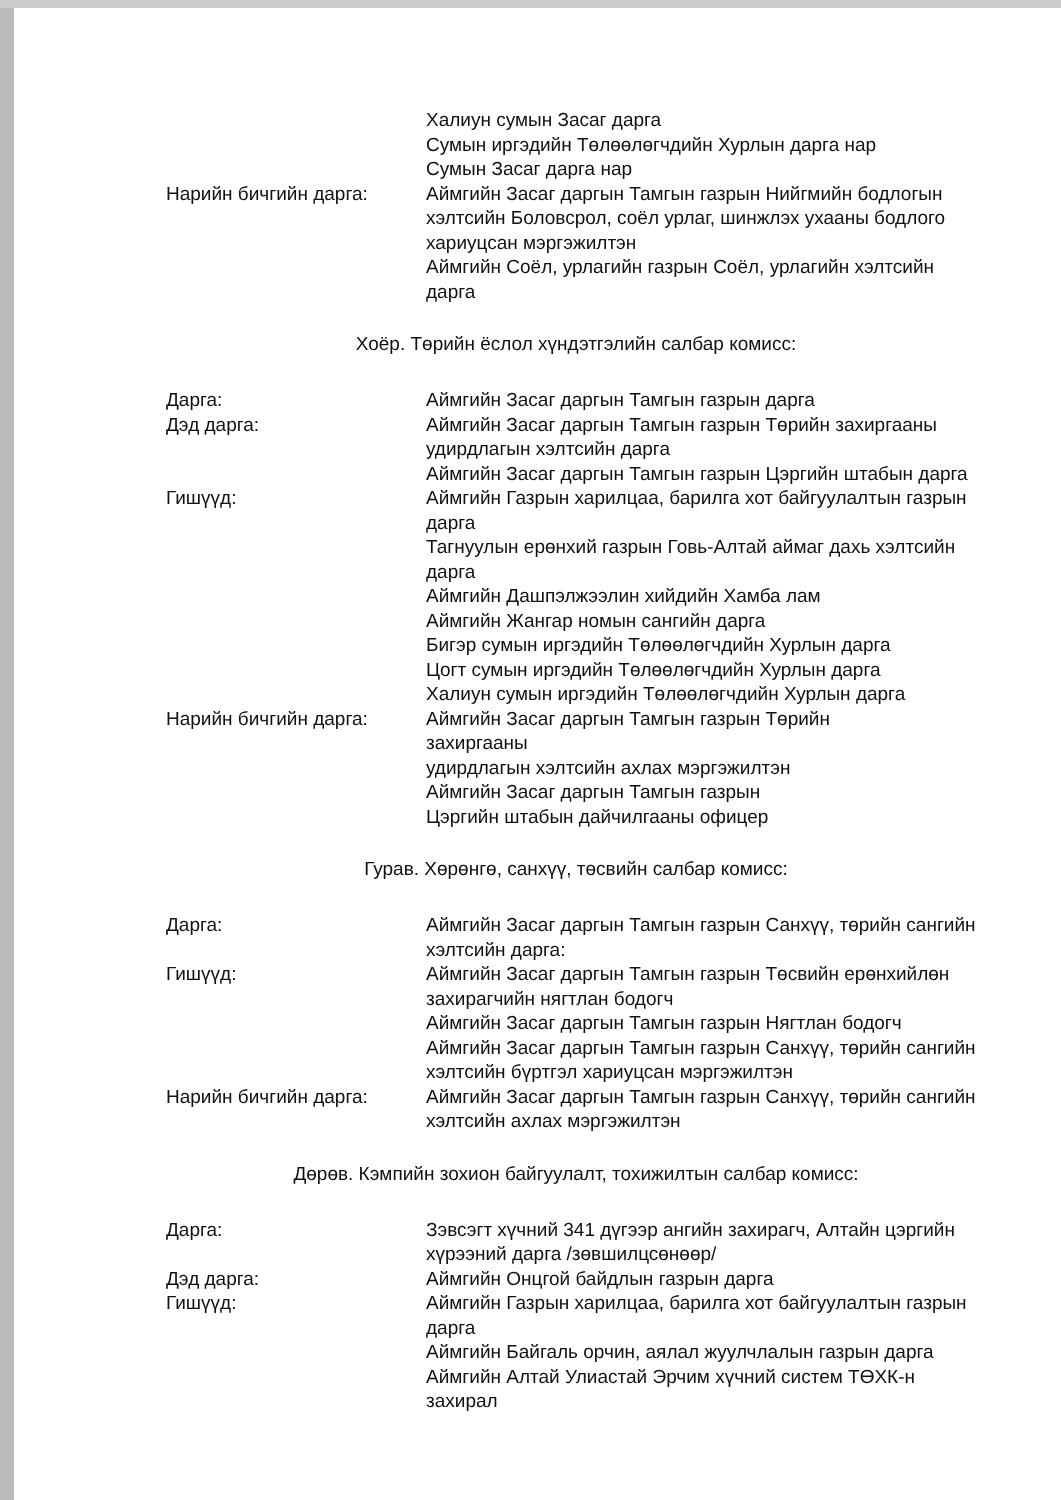Халиун сумын Засаг дарга
Сумын иргэдийн Төлөөлөгчдийн Хурлын дарга нар
Сумын Засаг дарга нар
Нарийн бичгийн дарга: Аймгийн Засаг даргын Тамгын газрын Нийгмийн бодлогын хэлтсийн Боловсрол, соёл урлаг, шинжлэх ухааны бодлого хариуцсан мэргэжилтэн
Аймгийн Соёл, урлагийн газрын Соёл, урлагийн хэлтсийн дарга
Хоёр. Төрийн ёслол хүндэтгэлийн салбар комисс:
Дарга: Аймгийн Засаг даргын Тамгын газрын дарга
Дэд дарга: Аймгийн Засаг даргын Тамгын газрын Төрийн захиргааны удирдлагын хэлтсийн дарга
Аймгийн Засаг даргын Тамгын газрын Цэргийн штабын дарга
Гишүүд: Аймгийн Газрын харилцаа, барилга хот байгуулалтын газрын дарга
Тагнуулын ерөнхий газрын Говь-Алтай аймаг дахь хэлтсийн дарга
Аймгийн Дашпэлжээлин хийдийн Хамба лам
Аймгийн Жангар номын сангийн дарга
Бигэр сумын иргэдийн Төлөөлөгчдийн Хурлын дарга
Цогт сумын иргэдийн Төлөөлөгчдийн Хурлын дарга
Халиун сумын иргэдийн Төлөөлөгчдийн Хурлын дарга
Нарийн бичгийн дарга: Аймгийн Засаг даргын Тамгын газрын Төрийн
захиргааны
удирдлагын хэлтсийн ахлах мэргэжилтэн
Аймгийн Засаг даргын Тамгын газрын
Цэргийн штабын дайчилгааны офицер
Гурав. Хөрөнгө, санхүү, төсвийн салбар комисс:
Дарга: Аймгийн Засаг даргын Тамгын газрын Санхүү, төрийн сангийн хэлтсийн дарга:
Гишүүд: Аймгийн Засаг даргын Тамгын газрын Төсвийн ерөнхийлөн захирагчийн нягтлан бодогч
Аймгийн Засаг даргын Тамгын газрын Нягтлан бодогч
Аймгийн Засаг даргын Тамгын газрын Санхүү, төрийн сангийн хэлтсийн бүртгэл хариуцсан мэргэжилтэн
Нарийн бичгийн дарга: Аймгийн Засаг даргын Тамгын газрын Санхүү, төрийн сангийн хэлтсийн ахлах мэргэжилтэн
Дөрөв. Кэмпийн зохион байгуулалт, тохижилтын салбар комисс:
Дарга: Зэвсэгт хүчний 341 дүгээр ангийн захирагч, Алтайн цэргийн хүрээний дарга /зөвшилцсөнөөр/
Дэд дарга: Аймгийн Онцгой байдлын газрын дарга
Гишүүд: Аймгийн Газрын харилцаа, барилга хот байгуулалтын газрын дарга
Аймгийн Байгаль орчин, аялал жуулчлалын газрын дарга
Аймгийн Алтай Улиастай Эрчим хүчний систем ТӨХК-н захирал